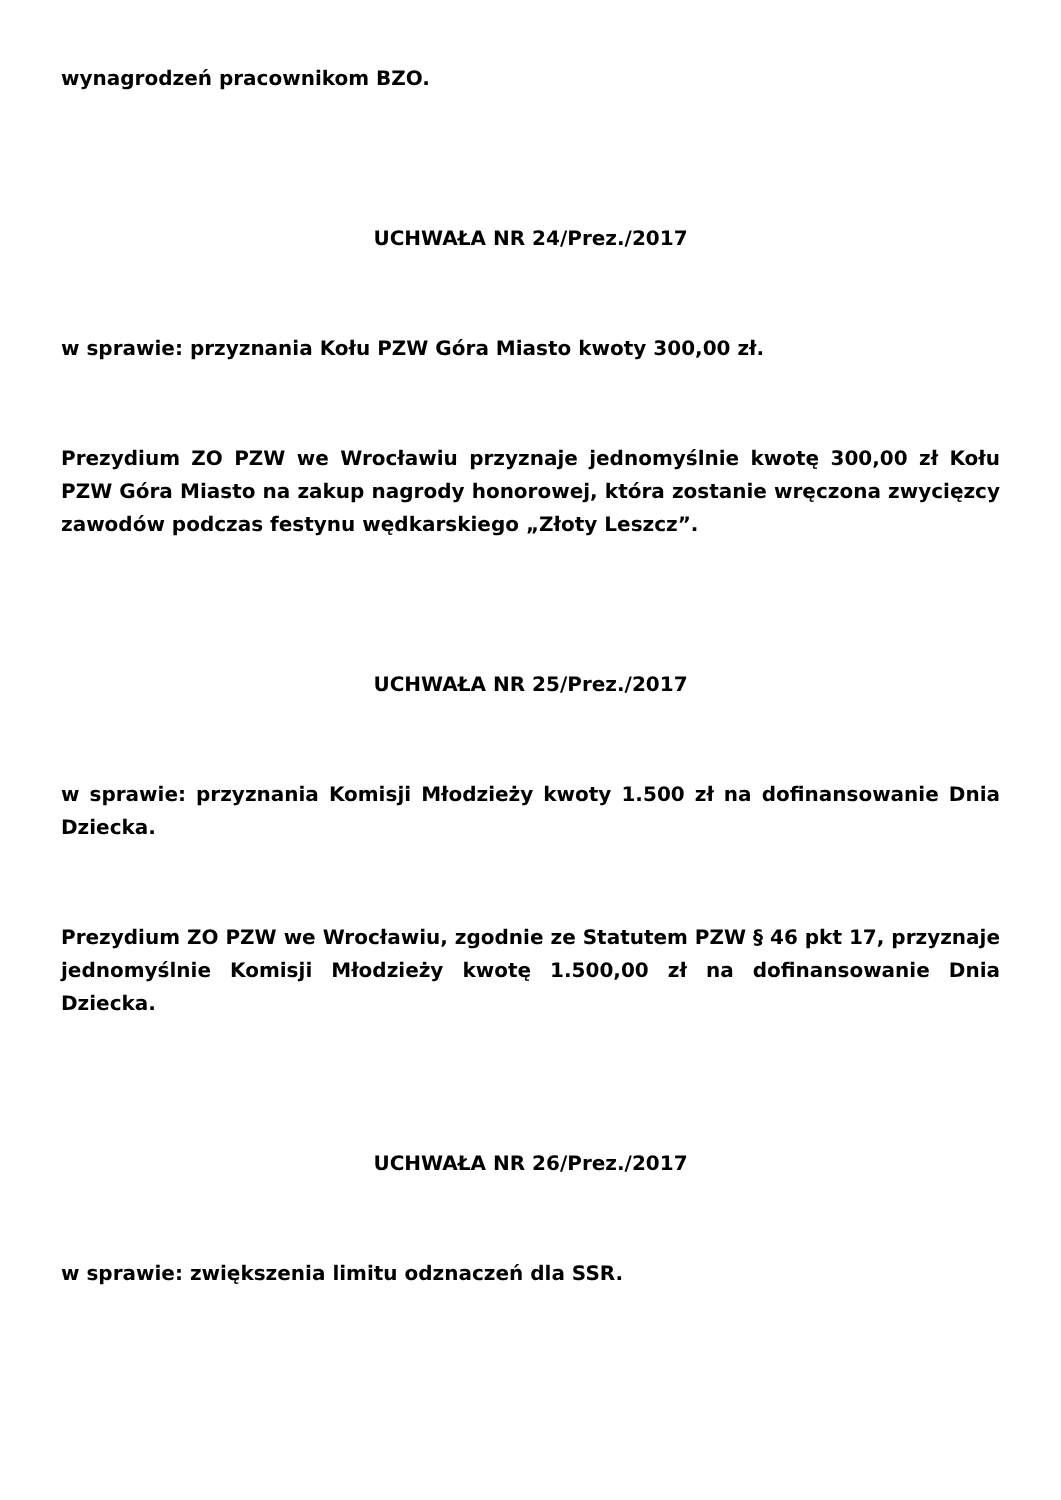wynagrodzeń pracownikom BZO.
UCHWAŁA NR 24/Prez./2017
w sprawie: przyznania Kołu PZW Góra Miasto kwoty 300,00 zł.
Prezydium ZO PZW we Wrocławiu przyznaje jednomyślnie kwotę 300,00 zł Kołu PZW Góra Miasto na zakup nagrody honorowej, która zostanie wręczona zwycięzcy zawodów podczas festynu wędkarskiego „Złoty Leszcz”.
UCHWAŁA NR 25/Prez./2017
w sprawie: przyznania Komisji Młodzieży kwoty 1.500 zł na dofinansowanie Dnia Dziecka.
Prezydium ZO PZW we Wrocławiu, zgodnie ze Statutem PZW § 46 pkt 17, przyznaje jednomyślnie Komisji Młodzieży kwotę 1.500,00 zł na dofinansowanie Dnia Dziecka.
UCHWAŁA NR 26/Prez./2017
w sprawie: zwiększenia limitu odznaczeń dla SSR.